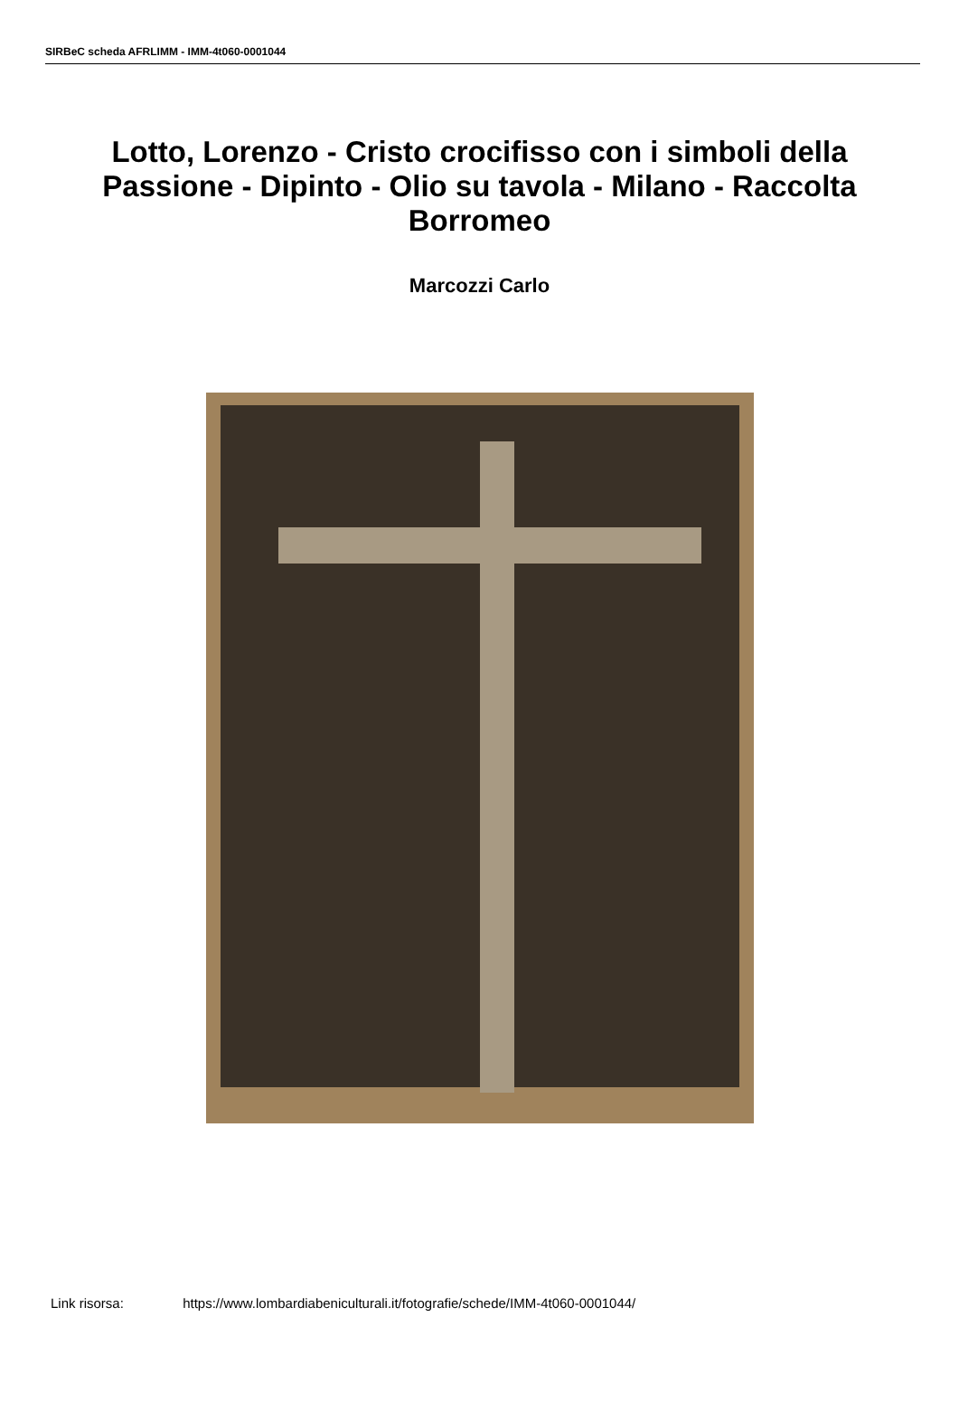SIRBeC scheda AFRLIMM - IMM-4t060-0001044
Lotto, Lorenzo - Cristo crocifisso con i simboli della Passione - Dipinto - Olio su tavola - Milano - Raccolta Borromeo
Marcozzi Carlo
Link risorsa: https://www.lombardiabeniculturali.it/fotografie/schede/IMM-4t060-0001044/